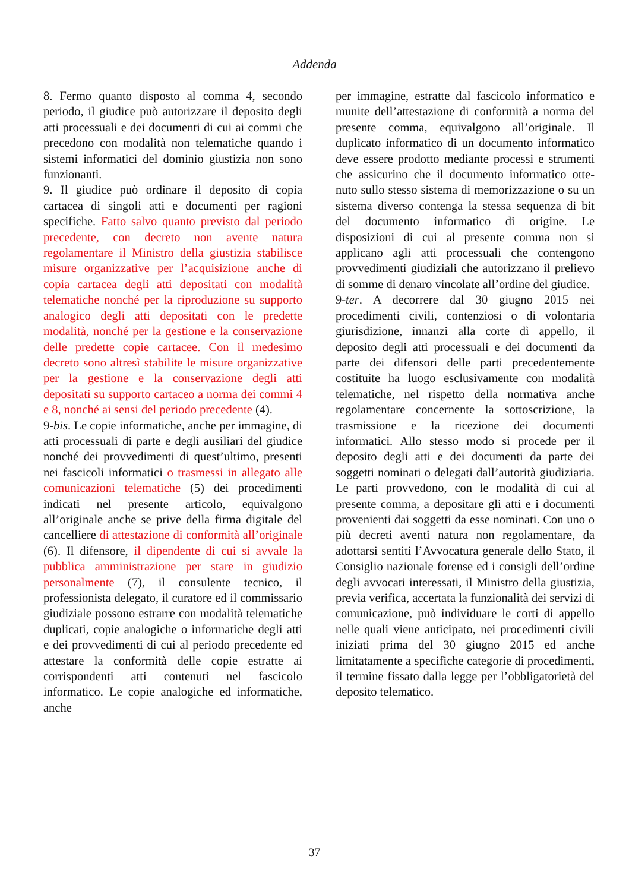Addenda
8. Fermo quanto disposto al comma 4, secondo periodo, il giudice può autorizzare il deposito degli atti processuali e dei documenti di cui ai commi che precedono con modalità non telematiche quando i sistemi informatici del dominio giustizia non sono funzionanti.
9. Il giudice può ordinare il deposito di copia cartacea di singoli atti e documenti per ragioni specifiche. Fatto salvo quanto previsto dal periodo precedente, con decreto non avente natura regolamentare il Ministro della giustizia stabilisce misure organizzative per l’acquisizione anche di copia cartacea degli atti depositati con modalità telematiche nonché per la riproduzione su supporto analogico degli atti depositati con le predette modalità, nonché per la gestione e la conservazione delle predette copie cartacee. Con il medesimo decreto sono altresì stabilite le misure organizzative per la gestione e la conservazione degli atti depositati su supporto cartaceo a norma dei commi 4 e 8, nonché ai sensi del periodo precedente (4).
9-bis. Le copie informatiche, anche per immagine, di atti processuali di parte e degli ausiliari del giudice nonché dei provvedimenti di quest’ultimo, presenti nei fascicoli informatici o trasmessi in allegato alle comunicazioni telematiche (5) dei procedimenti indicati nel presente articolo, equivalgono all’originale anche se prive della firma digitale del cancelliere di attestazione di conformità all’originale (6). Il difensore, il dipendente di cui si avvale la pubblica amministrazione per stare in giudizio personalmente (7), il consulente tecnico, il professionista delegato, il curatore ed il commissario giudiziale possono estrarre con modalità telematiche duplicati, copie analogiche o informatiche degli atti e dei provvedimenti di cui al periodo precedente ed attestare la conformità delle copie estratte ai corrispondenti atti contenuti nel fascicolo informatico. Le copie analogiche ed informatiche, anche
per immagine, estratte dal fascicolo informatico e munite dell’attestazione di conformità a norma del presente comma, equivalgono all’originale. Il duplicato informatico di un documento informatico deve essere prodotto mediante processi e strumenti che assicurino che il documento informatico otte-nuto sullo stesso sistema di memorizzazione o su un sistema diverso contenga la stessa sequenza di bit del documento informatico di origine. Le disposizioni di cui al presente comma non si applicano agli atti processuali che contengono provvedimenti giudiziali che autorizzano il prelievo di somme di denaro vincolate all’ordine del giudice.
9-ter. A decorrere dal 30 giugno 2015 nei procedimenti civili, contenziosi o di volontaria giurisdizione, innanzi alla corte dì appello, il deposito degli atti processuali e dei documenti da parte dei difensori delle parti precedentemente costituite ha luogo esclusivamente con modalità telematiche, nel rispetto della normativa anche regolamentare concernente la sottoscrizione, la trasmissione e la ricezione dei documenti informatici. Allo stesso modo si procede per il deposito degli atti e dei documenti da parte dei soggetti nominati o delegati dall’autorità giudiziaria. Le parti provvedono, con le modalità di cui al presente comma, a depositare gli atti e i documenti provenienti dai soggetti da esse nominati. Con uno o più decreti aventi natura non regolamentare, da adottarsi sentiti l’Avvocatura generale dello Stato, il Consiglio nazionale forense ed i consigli dell’ordine degli avvocati interessati, il Ministro della giustizia, previa verifica, accertata la funzionalità dei servizi di comunicazione, può individuare le corti di appello nelle quali viene anticipato, nei procedimenti civili iniziati prima del 30 giugno 2015 ed anche limitatamente a specifiche categorie di procedimenti, il termine fissato dalla legge per l’obbligatorietà del deposito telematico.
37